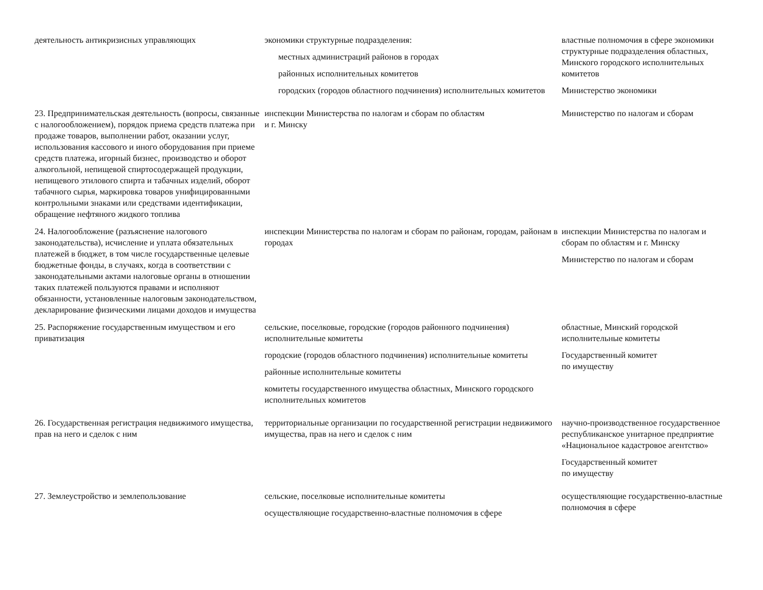| деятельность антикризисных управляющих | экономики структурные подразделения: местных администраций районов в городах районных исполнительных комитетов городских (городов областного подчинения) исполнительных комитетов | властные полномочия в сфере экономики структурные подразделения областных, Минского городского исполнительных комитетов Министерство экономики |
| 23. Предпринимательская деятельность (вопросы, связанные с налогообложением), порядок приема средств платежа при продаже товаров, выполнении работ, оказании услуг, использования кассового и иного оборудования при приеме средств платежа, игорный бизнес, производство и оборот алкогольной, непищевой спиртосодержащей продукции, непищевого этилового спирта и табачных изделий, оборот табачного сырья, маркировка товаров унифицированными контрольными знаками или средствами идентификации, обращение нефтяного жидкого топлива | инспекции Министерства по налогам и сборам по областям и г. Минску | Министерство по налогам и сборам |
| 24. Налогообложение (разъяснение налогового законодательства), исчисление и уплата обязательных платежей в бюджет, в том числе государственные целевые бюджетные фонды, в случаях, когда в соответствии с законодательными актами налоговые органы в отношении таких платежей пользуются правами и исполняют обязанности, установленные налоговым законодательством, декларирование физическими лицами доходов и имущества | инспекции Министерства по налогам и сборам по районам, городам, районам в городах | инспекции Министерства по налогам и сборам по областям и г. Минску Министерство по налогам и сборам |
| 25. Распоряжение государственным имуществом и его приватизация | сельские, поселковые, городские (городов районного подчинения) исполнительные комитеты городские (городов областного подчинения) исполнительные комитеты районные исполнительные комитеты комитеты государственного имущества областных, Минского городского исполнительных комитетов | областные, Минский городской исполнительные комитеты Государственный комитет по имуществу |
| 26. Государственная регистрация недвижимого имущества, прав на него и сделок с ним | территориальные организации по государственной регистрации недвижимого имущества, прав на него и сделок с ним | научно-производственное государственное республиканское унитарное предприятие «Национальное кадастровое агентство» Государственный комитет по имуществу |
| 27. Землеустройство и землепользование | сельские, поселковые исполнительные комитеты осуществляющие государственно-властные полномочия в сфере | осуществляющие государственно-властные полномочия в сфере |